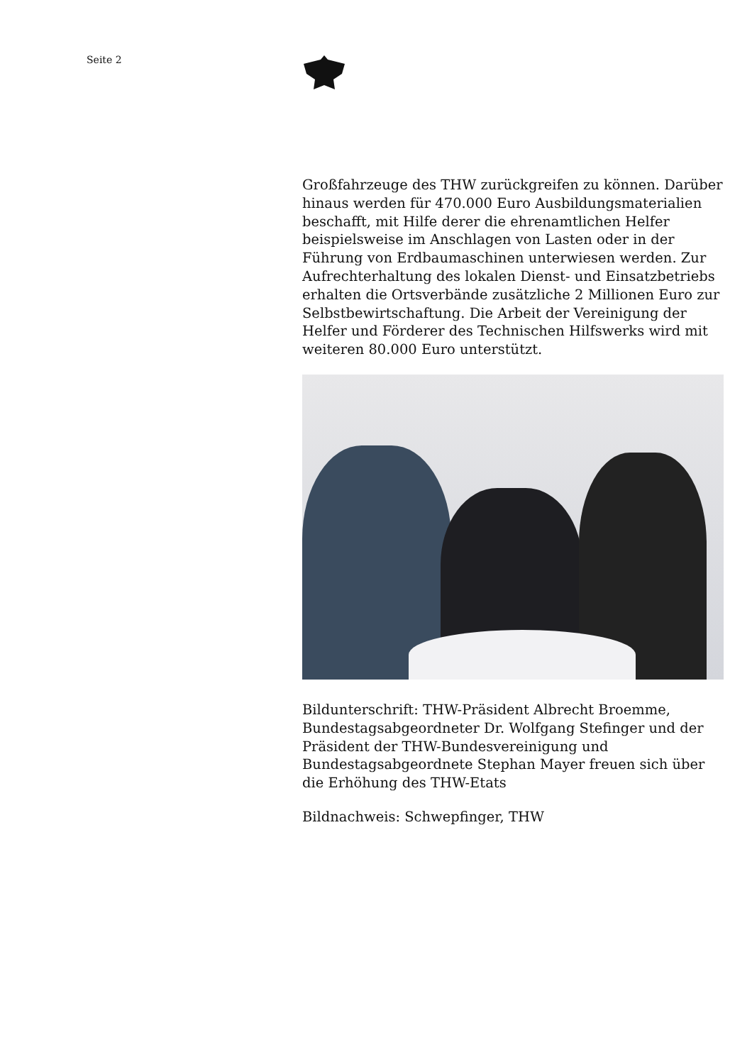Seite 2
Großfahrzeuge des THW zurückgreifen zu können. Darüber hinaus werden für 470.000 Euro Ausbildungsmaterialien beschafft, mit Hilfe derer die ehrenamtlichen Helfer beispielsweise im Anschlagen von Lasten oder in der Führung von Erdbaumaschinen unterwiesen werden. Zur Aufrechterhaltung des lokalen Dienst- und Einsatzbetriebs erhalten die Ortsverbände zusätzliche 2 Millionen Euro zur Selbstbewirtschaftung. Die Arbeit der Vereinigung der Helfer und Förderer des Technischen Hilfswerks wird mit weiteren 80.000 Euro unterstützt.
Bildunterschrift: THW-Präsident Albrecht Broemme, Bundestagsabgeordneter Dr. Wolfgang Stefinger und der Präsident der THW-Bundesvereinigung und Bundestagsabgeordnete Stephan Mayer freuen sich über die Erhöhung des THW-Etats
Bildnachweis: Schwepfinger, THW